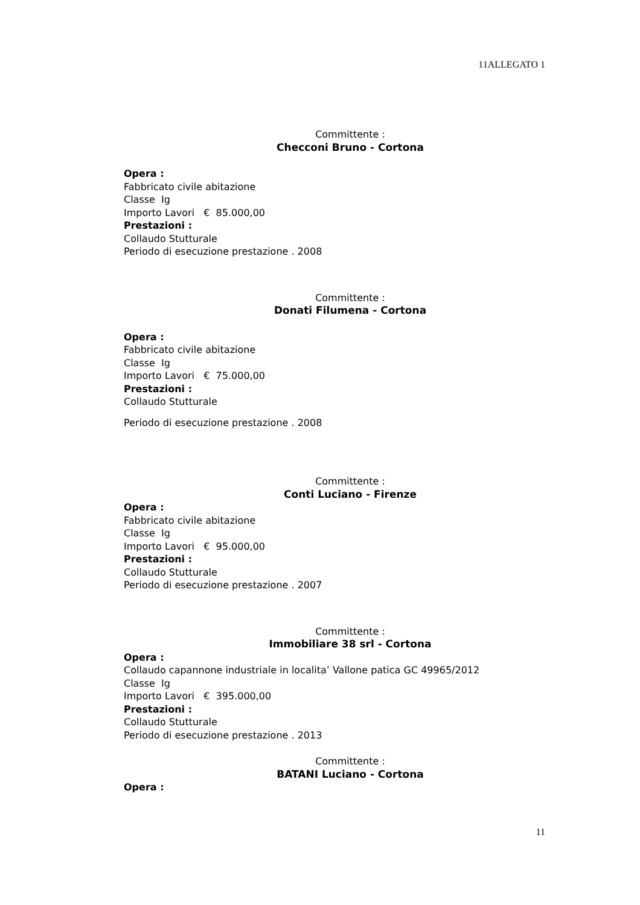11ALLEGATO 1
Committente :
Checconi Bruno - Cortona
Opera :
Fabbricato civile abitazione
Classe Ig
Importo Lavori € 85.000,00
Prestazioni :
Collaudo Stutturale
Periodo di esecuzione prestazione . 2008
Committente :
Donati Filumena - Cortona
Opera :
Fabbricato civile abitazione
Classe Ig
Importo Lavori € 75.000,00
Prestazioni :
Collaudo Stutturale
Periodo di esecuzione prestazione . 2008
Committente :
Conti Luciano - Firenze
Opera :
Fabbricato civile abitazione
Classe Ig
Importo Lavori € 95.000,00
Prestazioni :
Collaudo Stutturale
Periodo di esecuzione prestazione . 2007
Committente :
Immobiliare 38 srl - Cortona
Opera :
Collaudo capannone industriale in localita’ Vallone patica GC 49965/2012
Classe Ig
Importo Lavori € 395.000,00
Prestazioni :
Collaudo Stutturale
Periodo di esecuzione prestazione . 2013
Committente :
BATANI Luciano - Cortona
Opera :
11